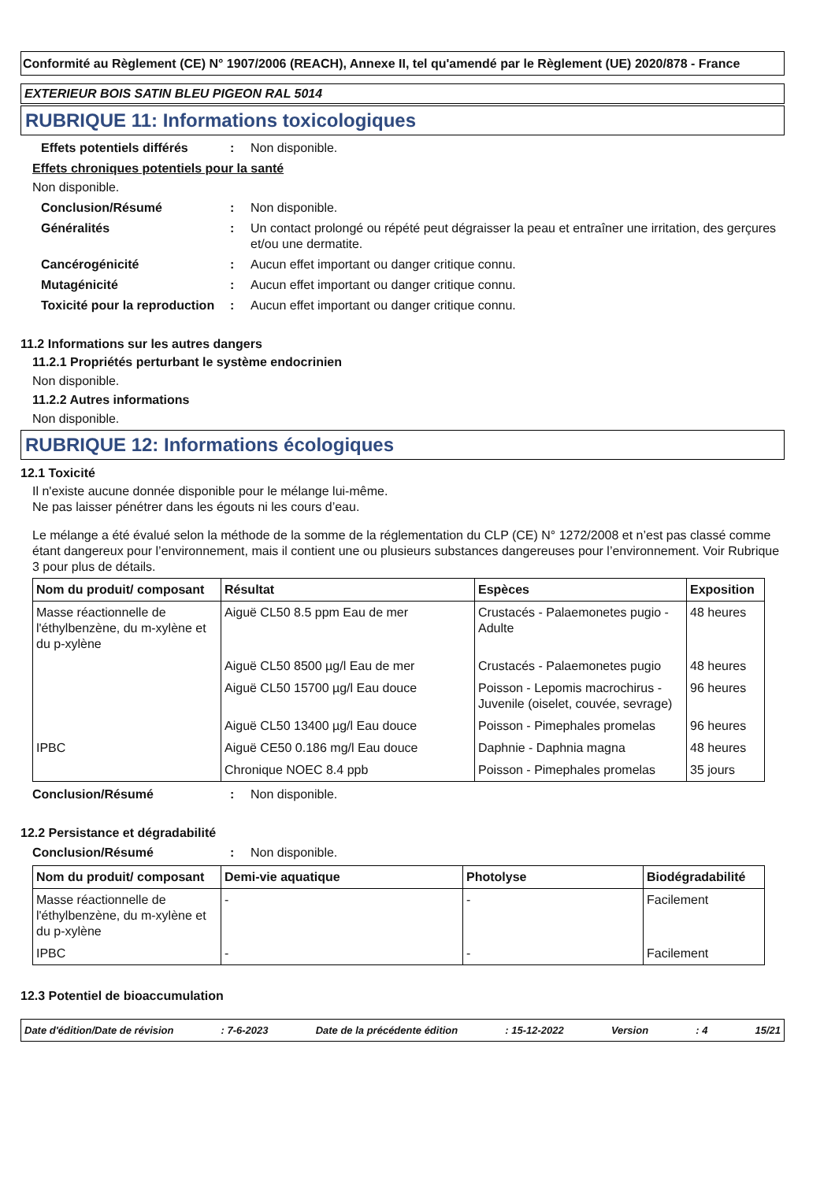Conformité au Règlement (CE) N° 1907/2006 (REACH), Annexe II, tel qu'amendé par le Règlement (UE) 2020/878 - France
EXTERIEUR BOIS SATIN BLEU PIGEON RAL 5014
RUBRIQUE 11: Informations toxicologiques
Effets potentiels différés
: Non disponible.
Effets chroniques potentiels pour la santé
Non disponible.
Conclusion/Résumé : Non disponible.
Généralités : Un contact prolongé ou répété peut dégraisser la peau et entraîner une irritation, des gerçures et/ou une dermatite.
Cancérogénicité : Aucun effet important ou danger critique connu.
Mutagénicité : Aucun effet important ou danger critique connu.
Toxicité pour la reproduction
: Aucun effet important ou danger critique connu.
11.2 Informations sur les autres dangers
11.2.1 Propriétés perturbant le système endocrinien
Non disponible.
11.2.2 Autres informations
Non disponible.
RUBRIQUE 12: Informations écologiques
12.1 Toxicité
Il n'existe aucune donnée disponible pour le mélange lui-même.
Ne pas laisser pénétrer dans les égouts ni les cours d’eau.
Le mélange a été évalué selon la méthode de la somme de la réglementation du CLP (CE) N° 1272/2008 et n’est pas classé comme étant dangereux pour l’environnement, mais il contient une ou plusieurs substances dangereuses pour l’environnement. Voir Rubrique 3 pour plus de détails.
| Nom du produit/ composant | Résultat | Espèces | Exposition |
| --- | --- | --- | --- |
| Masse réactionnelle de l'éthylbenzène, du m-xylène et du p-xylène | Aiguë CL50 8.5 ppm Eau de mer | Crustacés - Palaemonetes pugio - Adulte | 48 heures |
| | Aiguë CL50 8500 µg/l Eau de mer | Crustacés - Palaemonetes pugio | 48 heures |
| | Aiguë CL50 15700 µg/l Eau douce | Poisson - Lepomis macrochirus - Juvenile (oiselet, couvée, sevrage) | 96 heures |
| | Aiguë CL50 13400 µg/l Eau douce | Poisson - Pimephales promelas | 96 heures |
| IPBC | Aiguë CE50 0.186 mg/l Eau douce | Daphnie - Daphnia magna | 48 heures |
| | Chronique NOEC 8.4 ppb | Poisson - Pimephales promelas | 35 jours |
Conclusion/Résumé : Non disponible.
12.2 Persistance et dégradabilité
Conclusion/Résumé : Non disponible.
| Nom du produit/ composant | Demi-vie aquatique | Photolyse | Biodégradabilité |
| --- | --- | --- | --- |
| Masse réactionnelle de l'éthylbenzène, du m-xylène et du p-xylène | - | - | Facilement |
| IPBC | - | - | Facilement |
12.3 Potentiel de bioaccumulation
Date d'édition/Date de révision: 7-6-2023 Date de la précédente édition: 15-12-2022 Version: 4 15/21